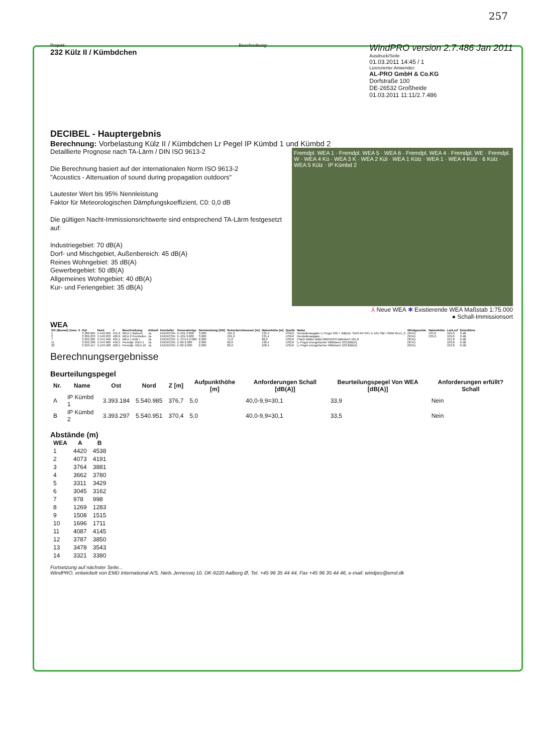257
Projekt:
232 Külz II / Kümbdchen
Beschreibung:
WindPRO version 2.7.486 Jan 2011
Ausdruck/Seite
01.03.2011 14:45 / 1
Lizenzierter Anwender:
AL-PRO GmbH & Co.KG
Dorfstraße 100
DE-26532 Großheide
01.03.2011 11:11/2.7.486
DECIBEL - Hauptergebnis
Berechnung: Vorbelastung Külz II / Kümbdchen Lr Pegel IP Kümbd 1 und Kümbd 2
Fremdpl. WEA 1 · Fremdpl. WEA 5 · WEA 6 · Fremdpl. WEA 4 · Fremdpl. WE · Fremdpl. W · WEA 4 Kü · WEA 3 K · WEA 2 Kül · WEA 1 Külz · WEA 1 · WEA 4 Külz · 6 Külz · WEA 5 Külz · IP Kümbd 2
Detaillierte Prognose nach TA-Lärm / DIN ISO 9613-2
Die Berechnung basiert auf der internationalen Norm ISO 9613-2
"Acoustics - Attenuation of sound during propagation outdoors"
Lautester Wert bis 95% Nennleistung
Faktor für Meteorologischen Dämpfungskoeffizient, C0: 0,0 dB
Die gültigen Nacht-Immissionsrichtwerte sind entsprechend TA-Lärm festgesetzt auf:
Industriegebiet: 70 dB(A)
Dorf- und Mischgebiet, Außenbereich: 45 dB(A)
Reines Wohngebiet: 35 dB(A)
Gewerbegebiet: 50 dB(A)
Allgemeines Wohngebiet: 40 dB(A)
Kur- und Feriengebiet: 35 dB(A)
⅄ Neue WEA ✱ Existierende WEA Maßstab 1:75.000
● Schall-Immissionsort
WEA
| GK (Bessel) Zone: 3 | Ost | Nord | Z | Beschreibung | Aktuell | Hersteller | Generatortyp | Nennleistung [kW] | Rotordurchmesser [m] | Nabenhöhe [m] | Quelle | Name | Windgeschw. | Nabenhöhe | LwA,ref | Einzeltöne |
| --- | --- | --- | --- | --- | --- | --- | --- | --- | --- | --- | --- | --- | --- | --- | --- | --- |
| 1 | 3.388.905 | 5.542.092 | 441,0 | WEA 1 Biebern | Ja | ENERCON | E-101-3.000 | 3.000 | 101,0 | 135,4 | USER | Herstellerangabe Lr Pegel 106 + 3dB(A): SIAS-04-SPL E-101 OM I 3MW Rev1_0 | (95%) | 135,0 | 109,0 | 0 dB |
| 2 | 3.389.253 | 5.542.053 | 426,9 | WEA 2 Fronhofen | Ja | ENERCON | E-101-3.000 | 3.000 | 101,0 | 135,4 | USER | Herstellerangabe ... | (95%) | 135,0 | 109,0 | 0 dB |
| 7 | 3.393.365 | 5.541.946 | 404,1 | WEA 1 Külz I | Ja | ENERCON | E-70 E4-2.000 | 2.000 | 71,0 | 98,0 | USER | 3 fach Müller-BBM M62/910/3 Mittelwert 101,8 | (95%) | | 101,8 | 0 dB |
| 11 | 3.392.336 | 5.544.983 | 442,5 | Fremdpl. WEA 1 | Ja | ENERCON | E-82-2.000 | 2.000 | 82,0 | 138,4 | USER | Lr Pegel energetischer Mittelwert 103,8dB(A) | (95%) | | 103,8 | 0 dB |
| 20 | 3.393.417 | 5.543.400 | 426,5 | Fremdpl. WEA 10 | Ja | ENERCON | E-82-2.000 | 2.000 | 82,0 | 108,4 | USER | Lr Pegel energetischer Mittelwert 103,8dB(A) | (95%) | | 103,8 | 0 dB |
Berechnungsergebnisse
Beurteilungspegel
| Nr. | Name | Ost | Nord | Z [m] | Aufpunkthöhe [m] | Anforderungen Schall [dB(A)] | Beurteilungspegel Von WEA [dB(A)] | Anforderungen erfüllt? Schall |
| --- | --- | --- | --- | --- | --- | --- | --- | --- |
| A | IP Kümbd 1 | 3.393.184 | 5.540.985 | 376,7 | 5,0 | 40,0-9,9=30,1 | 33,9 | Nein |
| B | IP Kümbd 2 | 3.393.297 | 5.540.951 | 370,4 | 5,0 | 40,0-9,9=30,1 | 33,5 | Nein |
Abstände (m)
| WEA | A | B |
| --- | --- | --- |
| 1 | 4420 | 4538 |
| 2 | 4073 | 4191 |
| 3 | 3764 | 3881 |
| 4 | 3662 | 3780 |
| 5 | 3311 | 3429 |
| 6 | 3045 | 3162 |
| 7 | 978 | 998 |
| 8 | 1269 | 1283 |
| 9 | 1508 | 1515 |
| 10 | 1696 | 1711 |
| 11 | 4087 | 4145 |
| 12 | 3787 | 3850 |
| 13 | 3478 | 3543 |
| 14 | 3321 | 3380 |
Fortsetzung auf nächster Seite...
WindPRO, entwickelt von EMD International A/S, Niels Jernesvej 10, DK-9220 Aalborg Ø, Tel. +45 96 35 44 44, Fax +45 96 35 44 46, e-mail: windpro@emd.dk